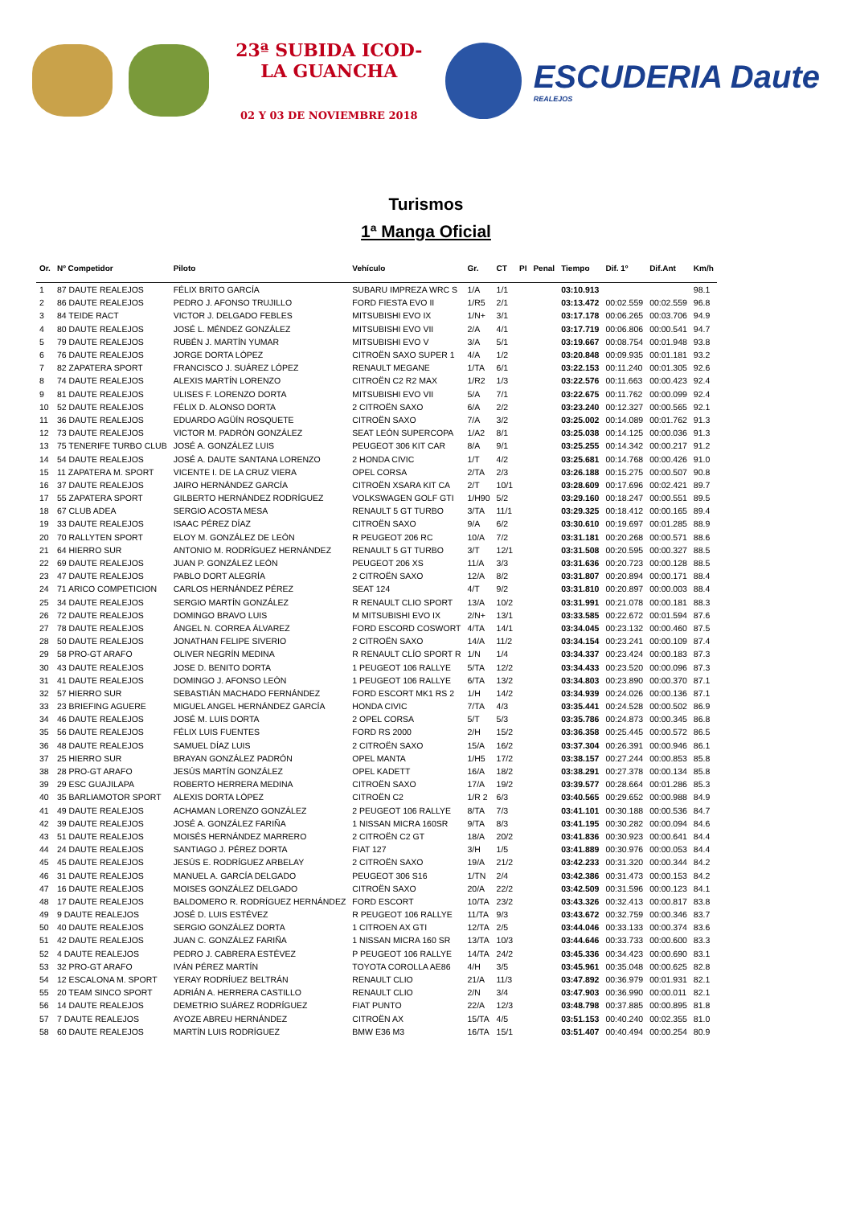23ª SUBIDA ICOD-LA GUANCHA
02 Y 03 DE NOVIEMBRE 2018
ESCUDERIA Daute
REALEJOS
Turismos
1ª Manga Oficial
| Or. | Nº Competidor | Piloto | Vehículo | Gr. | CT | PI | Penal | Tiempo | Dif. 1º | Dif.Ant | Km/h |
| --- | --- | --- | --- | --- | --- | --- | --- | --- | --- | --- | --- |
| 1 | 87 DAUTE REALEJOS | FÉLIX BRITO GARCÍA | SUBARU IMPREZA WRC S | 1/A | 1/1 | | | 03:10.913 | | | 98.1 |
| 2 | 86 DAUTE REALEJOS | PEDRO J. AFONSO TRUJILLO | FORD FIESTA EVO II | 1/R5 | 2/1 | | | 03:13.472 | 00:02.559 | 00:02.559 | 96.8 |
| 3 | 84 TEIDE RACT | VICTOR J. DELGADO FEBLES | MITSUBISHI EVO IX | 1/N+ | 3/1 | | | 03:17.178 | 00:06.265 | 00:03.706 | 94.9 |
| 4 | 80 DAUTE REALEJOS | JOSÉ L. MÉNDEZ GONZÁLEZ | MITSUBISHI EVO VII | 2/A | 4/1 | | | 03:17.719 | 00:06.806 | 00:00.541 | 94.7 |
| 5 | 79 DAUTE REALEJOS | RUBÉN J. MARTÍN YUMAR | MITSUBISHI EVO V | 3/A | 5/1 | | | 03:19.667 | 00:08.754 | 00:01.948 | 93.8 |
| 6 | 76 DAUTE REALEJOS | JORGE DORTA LÓPEZ | CITROËN SAXO SUPER 1 | 4/A | 1/2 | | | 03:20.848 | 00:09.935 | 00:01.181 | 93.2 |
| 7 | 82 ZAPATERA SPORT | FRANCISCO J. SUÁREZ LÓPEZ | RENAULT MEGANE | 1/TA | 6/1 | | | 03:22.153 | 00:11.240 | 00:01.305 | 92.6 |
| 8 | 74 DAUTE REALEJOS | ALEXIS MARTÍN LORENZO | CITROËN C2 R2 MAX | 1/R2 | 1/3 | | | 03:22.576 | 00:11.663 | 00:00.423 | 92.4 |
| 9 | 81 DAUTE REALEJOS | ULISES F. LORENZO DORTA | MITSUBISHI EVO VII | 5/A | 7/1 | | | 03:22.675 | 00:11.762 | 00:00.099 | 92.4 |
| 10 | 52 DAUTE REALEJOS | FÉLIX D. ALONSO DORTA | 2 CITROËN SAXO | 6/A | 2/2 | | | 03:23.240 | 00:12.327 | 00:00.565 | 92.1 |
| 11 | 36 DAUTE REALEJOS | EDUARDO AGÜÍN ROSQUETE | CITROËN SAXO | 7/A | 3/2 | | | 03:25.002 | 00:14.089 | 00:01.762 | 91.3 |
| 12 | 73 DAUTE REALEJOS | VICTOR M. PADRÓN GONZÁLEZ | SEAT LEÓN SUPERCOPA | 1/A2 | 8/1 | | | 03:25.038 | 00:14.125 | 00:00.036 | 91.3 |
| 13 | 75 TENERIFE TURBO CLUB | JOSÉ A. GONZÁLEZ LUIS | PEUGEOT 306 KIT CAR | 8/A | 9/1 | | | 03:25.255 | 00:14.342 | 00:00.217 | 91.2 |
| 14 | 54 DAUTE REALEJOS | JOSÉ A. DAUTE SANTANA LORENZO | 2 HONDA CIVIC | 1/T | 4/2 | | | 03:25.681 | 00:14.768 | 00:00.426 | 91.0 |
| 15 | 11 ZAPATERA M. SPORT | VICENTE I. DE LA CRUZ VIERA | OPEL CORSA | 2/TA | 2/3 | | | 03:26.188 | 00:15.275 | 00:00.507 | 90.8 |
| 16 | 37 DAUTE REALEJOS | JAIRO HERNÁNDEZ GARCÍA | CITROËN XSARA KIT CA | 2/T | 10/1 | | | 03:28.609 | 00:17.696 | 00:02.421 | 89.7 |
| 17 | 55 ZAPATERA SPORT | GILBERTO HERNÁNDEZ RODRÍGUEZ | VOLKSWAGEN GOLF GTI | 1/H90 | 5/2 | | | 03:29.160 | 00:18.247 | 00:00.551 | 89.5 |
| 18 | 67 CLUB ADEA | SERGIO ACOSTA MESA | RENAULT 5 GT TURBO | 3/TA | 11/1 | | | 03:29.325 | 00:18.412 | 00:00.165 | 89.4 |
| 19 | 33 DAUTE REALEJOS | ISAAC PÉREZ DÍAZ | CITROËN SAXO | 9/A | 6/2 | | | 03:30.610 | 00:19.697 | 00:01.285 | 88.9 |
| 20 | 70 RALLYTEN SPORT | ELOY M. GONZÁLEZ DE LEÓN | R PEUGEOT 206 RC | 10/A | 7/2 | | | 03:31.181 | 00:20.268 | 00:00.571 | 88.6 |
| 21 | 64 HIERRO SUR | ANTONIO M. RODRÍGUEZ HERNÁNDEZ | RENAULT 5 GT TURBO | 3/T | 12/1 | | | 03:31.508 | 00:20.595 | 00:00.327 | 88.5 |
| 22 | 69 DAUTE REALEJOS | JUAN P. GONZÁLEZ LEÓN | PEUGEOT 206 XS | 11/A | 3/3 | | | 03:31.636 | 00:20.723 | 00:00.128 | 88.5 |
| 23 | 47 DAUTE REALEJOS | PABLO DORT ALEGRÍA | 2 CITROËN SAXO | 12/A | 8/2 | | | 03:31.807 | 00:20.894 | 00:00.171 | 88.4 |
| 24 | 71 ARICO COMPETICION | CARLOS HERNÁNDEZ PÉREZ | SEAT 124 | 4/T | 9/2 | | | 03:31.810 | 00:20.897 | 00:00.003 | 88.4 |
| 25 | 34 DAUTE REALEJOS | SERGIO MARTÍN GONZÁLEZ | R RENAULT CLIO SPORT | 13/A | 10/2 | | | 03:31.991 | 00:21.078 | 00:00.181 | 88.3 |
| 26 | 72 DAUTE REALEJOS | DOMINGO BRAVO LUIS | M MITSUBISHI EVO IX | 2/N+ | 13/1 | | | 03:33.585 | 00:22.672 | 00:01.594 | 87.6 |
| 27 | 78 DAUTE REALEJOS | ÁNGEL N. CORREA ÁLVAREZ | FORD ESCORD COSWORT | 4/TA | 14/1 | | | 03:34.045 | 00:23.132 | 00:00.460 | 87.5 |
| 28 | 50 DAUTE REALEJOS | JONATHAN FELIPE SIVERIO | 2 CITROËN SAXO | 14/A | 11/2 | | | 03:34.154 | 00:23.241 | 00:00.109 | 87.4 |
| 29 | 58 PRO-GT ARAFO | OLIVER NEGRÍN MEDINA | R RENAULT CLÍO SPORT R | 1/N | 1/4 | | | 03:34.337 | 00:23.424 | 00:00.183 | 87.3 |
| 30 | 43 DAUTE REALEJOS | JOSE D. BENITO DORTA | 1 PEUGEOT 106 RALLYE | 5/TA | 12/2 | | | 03:34.433 | 00:23.520 | 00:00.096 | 87.3 |
| 31 | 41 DAUTE REALEJOS | DOMINGO J. AFONSO LEÓN | 1 PEUGEOT 106 RALLYE | 6/TA | 13/2 | | | 03:34.803 | 00:23.890 | 00:00.370 | 87.1 |
| 32 | 57 HIERRO SUR | SEBASTIÁN MACHADO FERNÁNDEZ | FORD ESCORT MK1 RS 2 | 1/H | 14/2 | | | 03:34.939 | 00:24.026 | 00:00.136 | 87.1 |
| 33 | 23 BRIEFING AGUERE | MIGUEL ANGEL HERNÁNDEZ GARCÍA | HONDA CIVIC | 7/TA | 4/3 | | | 03:35.441 | 00:24.528 | 00:00.502 | 86.9 |
| 34 | 46 DAUTE REALEJOS | JOSÉ M. LUIS DORTA | 2 OPEL CORSA | 5/T | 5/3 | | | 03:35.786 | 00:24.873 | 00:00.345 | 86.8 |
| 35 | 56 DAUTE REALEJOS | FÉLIX LUIS FUENTES | FORD RS 2000 | 2/H | 15/2 | | | 03:36.358 | 00:25.445 | 00:00.572 | 86.5 |
| 36 | 48 DAUTE REALEJOS | SAMUEL DÍAZ LUIS | 2 CITROËN SAXO | 15/A | 16/2 | | | 03:37.304 | 00:26.391 | 00:00.946 | 86.1 |
| 37 | 25 HIERRO SUR | BRAYAN GONZÁLEZ PADRÓN | OPEL MANTA | 1/H5 | 17/2 | | | 03:38.157 | 00:27.244 | 00:00.853 | 85.8 |
| 38 | 28 PRO-GT ARAFO | JESÚS MARTÍN GONZÁLEZ | OPEL KADETT | 16/A | 18/2 | | | 03:38.291 | 00:27.378 | 00:00.134 | 85.8 |
| 39 | 29 ESC GUAJILAPA | ROBERTO HERRERA MEDINA | CITROËN SAXO | 17/A | 19/2 | | | 03:39.577 | 00:28.664 | 00:01.286 | 85.3 |
| 40 | 35 BARLIAMOTOR SPORT | ALEXIS DORTA LÓPEZ | CITROËN C2 | 1/R 2 | 6/3 | | | 03:40.565 | 00:29.652 | 00:00.988 | 84.9 |
| 41 | 49 DAUTE REALEJOS | ACHAMAN LORENZO GONZÁLEZ | 2 PEUGEOT 106 RALLYE | 8/TA | 7/3 | | | 03:41.101 | 00:30.188 | 00:00.536 | 84.7 |
| 42 | 39 DAUTE REALEJOS | JOSÉ A. GONZÁLEZ FARIÑA | 1 NISSAN MICRA 160SR | 9/TA | 8/3 | | | 03:41.195 | 00:30.282 | 00:00.094 | 84.6 |
| 43 | 51 DAUTE REALEJOS | MOISÉS HERNÁNDEZ MARRERO | 2 CITROËN C2 GT | 18/A | 20/2 | | | 03:41.836 | 00:30.923 | 00:00.641 | 84.4 |
| 44 | 24 DAUTE REALEJOS | SANTIAGO J. PÉREZ DORTA | FIAT 127 | 3/H | 1/5 | | | 03:41.889 | 00:30.976 | 00:00.053 | 84.4 |
| 45 | 45 DAUTE REALEJOS | JESÚS E. RODRÍGUEZ ARBELAY | 2 CITROËN SAXO | 19/A | 21/2 | | | 03:42.233 | 00:31.320 | 00:00.344 | 84.2 |
| 46 | 31 DAUTE REALEJOS | MANUEL A. GARCÍA DELGADO | PEUGEOT 306 S16 | 1/TN | 2/4 | | | 03:42.386 | 00:31.473 | 00:00.153 | 84.2 |
| 47 | 16 DAUTE REALEJOS | MOISES GONZÁLEZ DELGADO | CITROËN SAXO | 20/A | 22/2 | | | 03:42.509 | 00:31.596 | 00:00.123 | 84.1 |
| 48 | 17 DAUTE REALEJOS | BALDOMERO R. RODRÍGUEZ HERNÁNDEZ | FORD ESCORT | 10/TA | 23/2 | | | 03:43.326 | 00:32.413 | 00:00.817 | 83.8 |
| 49 | 9 DAUTE REALEJOS | JOSÉ D. LUIS ESTÉVEZ | R PEUGEOT 106 RALLYE | 11/TA | 9/3 | | | 03:43.672 | 00:32.759 | 00:00.346 | 83.7 |
| 50 | 40 DAUTE REALEJOS | SERGIO GONZÁLEZ DORTA | 1 CITROEN AX GTI | 12/TA | 2/5 | | | 03:44.046 | 00:33.133 | 00:00.374 | 83.6 |
| 51 | 42 DAUTE REALEJOS | JUAN C. GONZÁLEZ FARIÑA | 1 NISSAN MICRA 160 SR | 13/TA | 10/3 | | | 03:44.646 | 00:33.733 | 00:00.600 | 83.3 |
| 52 | 4 DAUTE REALEJOS | PEDRO J. CABRERA ESTÉVEZ | P PEUGEOT 106 RALLYE | 14/TA | 24/2 | | | 03:45.336 | 00:34.423 | 00:00.690 | 83.1 |
| 53 | 32 PRO-GT ARAFO | IVÁN PÉREZ MARTÍN | TOYOTA COROLLA AE86 | 4/H | 3/5 | | | 03:45.961 | 00:35.048 | 00:00.625 | 82.8 |
| 54 | 12 ESCALONA M. SPORT | YERAY RODRÍUEZ BELTRÁN | RENAULT CLIO | 21/A | 11/3 | | | 03:47.892 | 00:36.979 | 00:01.931 | 82.1 |
| 55 | 20 TEAM SINCO SPORT | ADRIÁN A. HERRERA CASTILLO | RENAULT CLIO | 2/N | 3/4 | | | 03:47.903 | 00:36.990 | 00:00.011 | 82.1 |
| 56 | 14 DAUTE REALEJOS | DEMETRIO SUÁREZ RODRÍGUEZ | FIAT PUNTO | 22/A | 12/3 | | | 03:48.798 | 00:37.885 | 00:00.895 | 81.8 |
| 57 | 7 DAUTE REALEJOS | AYOZE ABREU HERNÁNDEZ | CITROËN AX | 15/TA | 4/5 | | | 03:51.153 | 00:40.240 | 00:02.355 | 81.0 |
| 58 | 60 DAUTE REALEJOS | MARTÍN LUIS RODRÍGUEZ | BMW E36 M3 | 16/TA | 15/1 | | | 03:51.407 | 00:40.494 | 00:00.254 | 80.9 |